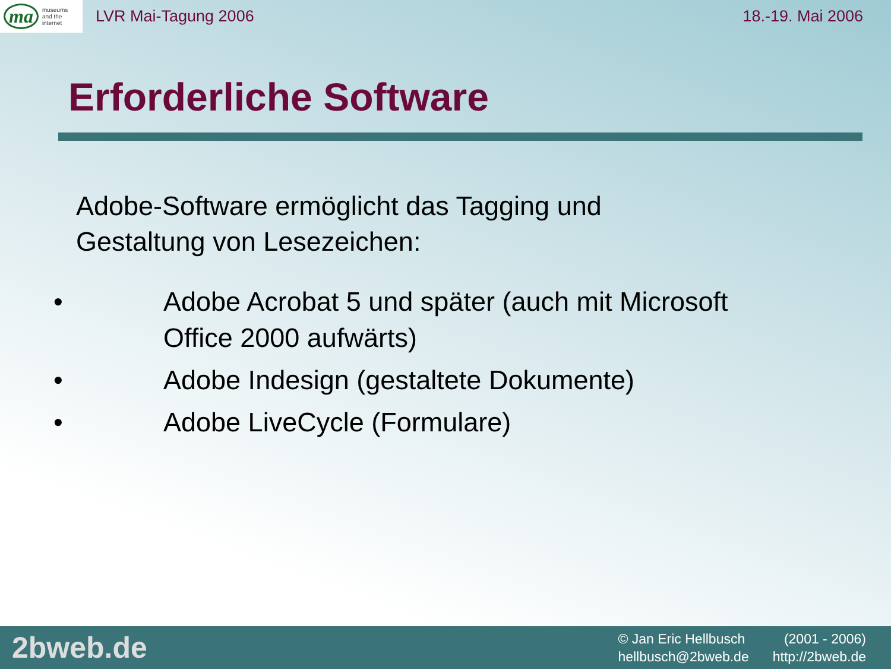ma museums
and the
internet
LVR Mai-Tagung 2006 18.-19. Mai 2006
Erforderliche Software
Adobe-Software ermöglicht das Tagging und
Gestaltung von Lesezeichen:
• Adobe Acrobat 5 und später (auch mit Microsoft
Office 2000 aufwärts)
• Adobe Indesign (gestaltete Dokumente)
• Adobe LiveCycle (Formulare)
2bweb.de
© Jan Eric Hellbusch (2001 - 2006)
hellbusch@2bweb.de http://2bweb.de